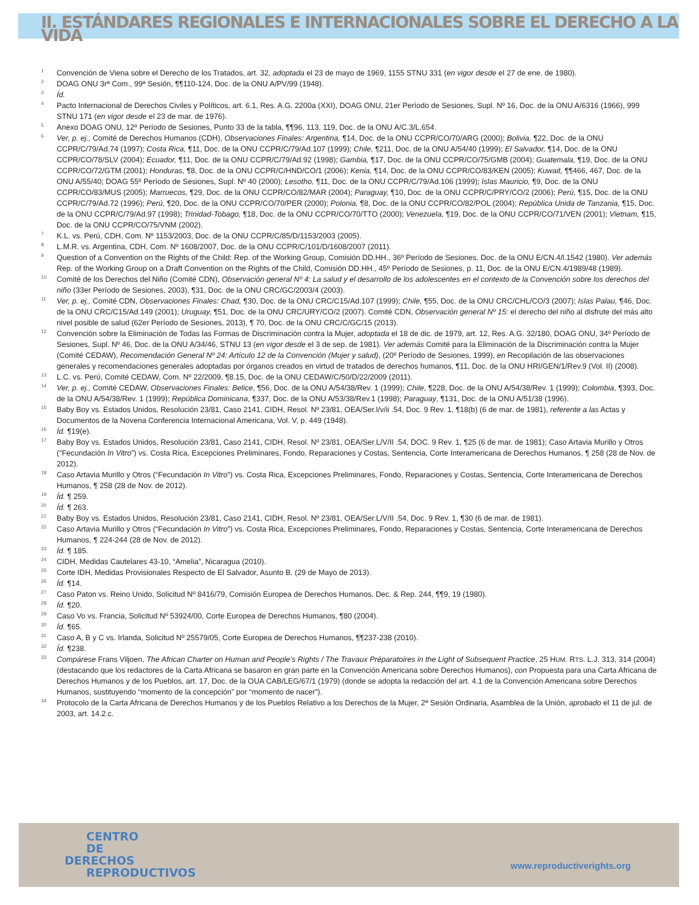II. ESTÁNDARES REGIONALES E INTERNACIONALES SOBRE EL DERECHO A LA VIDA
<sup>1</sup>
Convención de Viena sobre el Derecho de los Tratados, art. 32, adoptada el 23 de mayo de 1969, 1155 STNU 331 (en vigor desde el 27 de ene. de 1980).
<sup>2</sup>
DOAG ONU 3rª Com., 99ª Sesión, ¶¶110-124, Doc. de la ONU A/PV/99 (1948).
<sup>3</sup>
Íd.
<sup>4</sup>
Pacto Internacional de Derechos Civiles y Políticos, art. 6.1, Res. A.G. 2200a (XXI), DOAG ONU, 21er Período de Sesiones, Supl. Nº 16, Doc. de la ONU A/6316 (1966), 999 STNU 171 (en vigor desde el 23 de mar. de 1976).
<sup>5</sup>
Anexo DOAG ONU, 12º Período de Sesiones, Punto 33 de la tabla, ¶¶96, 113, 119, Doc. de la ONU A/C.3/L.654.
<sup>6</sup>
Ver, p. ej., Comité de Derechos Humanos (CDH), Observaciones Finales: Argentina, ¶14, Doc. de la ONU CCPR/CO/70/ARG (2000); Bolivia, ¶22, Doc. de la ONU CCPR/C/79/Ad.74 (1997); Costa Rica, ¶11, Doc. de la ONU CCPR/C/79/Ad.107 (1999); Chile, ¶211, Doc. de la ONU A/54/40 (1999); El Salvador, ¶14, Doc. de la ONU CCPR/CO/78/SLV (2004); Ecuador, ¶11, Doc. de la ONU CCPR/C/79/Ad.92 (1998); Gambia, ¶17, Doc. de la ONU CCPR/CO/75/GMB (2004); Guatemala, ¶19, Doc. de la ONU CCPR/CO/72/GTM (2001); Honduras, ¶8, Doc. de la ONU CCPR/C/HND/CO/1 (2006); Kenia, ¶14, Doc. de la ONU CCPR/CO/83/KEN (2005); Kuwait, ¶¶466, 467, Doc. de la ONU A/55/40; DOAG 55º Período de Sesiones, Supl. Nº 40 (2000); Lesotho, ¶11, Doc. de la ONU CCPR/C/79/Ad.106 (1999); Islas Mauricio, ¶9, Doc. de la ONU CCPR/CO/83/MUS (2005); Marruecos, ¶29, Doc. de la ONU CCPR/CO/82/MAR (2004); Paraguay, ¶10, Doc. de la ONU CCPR/C/PRY/CO/2 (2006); Perú, ¶15, Doc. de la ONU CCPR/C/79/Ad.72 (1996); Perú, ¶20, Doc. de la ONU CCPR/CO/70/PER (2000); Polonia, ¶8, Doc. de la ONU CCPR/CO/82/POL (2004); República Unida de Tanzania, ¶15, Doc. de la ONU CCPR/C/79/Ad.97 (1998); Trinidad-Tobago, ¶18, Doc. de la ONU CCPR/CO/70/TTO (2000); Venezuela, ¶19, Doc. de la ONU CCPR/CO/71/VEN (2001); Vietnam, ¶15, Doc. de la ONU CCPR/CO/75/VNM (2002).
<sup>7</sup>
K.L. vs. Perú, CDH, Com. Nº 1153/2003, Doc. de la ONU CCPR/C/85/D/1153/2003 (2005).
<sup>8</sup>
L.M.R. vs. Argentina, CDH, Com. Nº 1608/2007, Doc. de la ONU CCPR/C/101/D/1608/2007 (2011).
<sup>9</sup>
Question of a Convention on the Rights of the Child: Rep. of the Working Group, Comisión DD.HH., 36º Período de Sesiones, Doc. de la ONU E/CN.4/l.1542 (1980). Ver además Rep. of the Working Group on a Draft Convention on the Rights of the Child, Comisión DD.HH., 45º Período de Sesiones, p. 11, Doc. de la ONU E/CN.4/1989/48 (1989).
<sup>10</sup>
Comité de los Derechos del Niño (Comité CDN), Observación general Nº 4: La salud y el desarrollo de los adolescentes en el contexto de la Convención sobre los derechos del niño (33er Período de Sesiones, 2003), ¶31, Doc. de la ONU CRC/GC/2003/4 (2003).
<sup>11</sup>
Ver, p. ej., Comité CDN, Observaciones Finales: Chad, ¶30, Doc. de la ONU CRC/C15/Ad.107 (1999); Chile, ¶55, Doc. de la ONU CRC/CHL/CO/3 (2007); Islas Palau, ¶46, Doc. de la ONU CRC/C15/Ad.149 (2001); Uruguay, ¶51, Doc. de la ONU CRC/URY/CO/2 (2007). Comité CDN, Observación general Nº 15: el derecho del niño al disfrute del más alto nivel posible de salud (62er Período de Sesiones, 2013), ¶ 70, Doc. de la ONU CRC/C/GC/15 (2013).
<sup>12</sup>
Convención sobre la Eliminación de Todas las Formas de Discriminación contra la Mujer, adoptada el 18 de dic. de 1979, art. 12, Res. A.G. 32/180, DOAG ONU, 34º Período de Sesiones, Supl. Nº 46, Doc. de la ONU A/34/46, STNU 13 (en vigor desde el 3 de sep. de 1981). Ver además Comité para la Eliminación de la Discriminación contra la Mujer (Comité CEDAW), Recomendación General Nº 24: Artículo 12 de la Convención (Mujer y salud), (20º Período de Sesiones, 1999), en Recopilación de las observaciones generales y recomendaciones generales adoptadas por órganos creados en virtud de tratados de derechos humanos, ¶11, Doc. de la ONU HRI/GEN/1/Rev.9 (Vol. II) (2008).
<sup>13</sup>
L.C. vs. Perú, Comité CEDAW, Com. Nº 22/2009, ¶8.15, Doc. de la ONU CEDAW/C/50/D/22/2009 (2011).
<sup>14</sup>
Ver, p. ej., Comité CEDAW, Observaciones Finales: Belice, ¶56, Doc. de la ONU A/54/38/Rev. 1 (1999); Chile, ¶228, Doc. de la ONU A/54/38/Rev. 1 (1999); Colombia, ¶393, Doc. de la ONU A/54/38/Rev. 1 (1999); República Dominicana, ¶337, Doc. de la ONU A/53/38/Rev.1 (1998); Paraguay, ¶131, Doc. de la ONU A/51/38 (1996).
<sup>15</sup>
Baby Boy vs. Estados Unidos, Resolución 23/81, Caso 2141, CIDH, Resol. Nº 23/81, OEA/Ser.l/v/ii .54, Doc. 9 Rev. 1, ¶18(b) (6 de mar. de 1981), referente a las Actas y Documentos de la Novena Conferencia Internacional Americana, Vol. V, p. 449 (1948).
<sup>16</sup>
Íd. ¶19(e).
<sup>17</sup>
Baby Boy vs. Estados Unidos, Resolución 23/81, Caso 2141, CIDH, Resol. Nº 23/81, OEA/Ser.L/V/II .54, DOC. 9 Rev. 1, ¶25 (6 de mar. de 1981); Caso Artavia Murillo y Otros (“Fecundación In Vitro”) vs. Costa Rica, Excepciones Preliminares, Fondo, Reparaciones y Costas, Sentencia, Corte Interamericana de Derechos Humanos, ¶ 258 (28 de Nov. de 2012).
<sup>18</sup>
Caso Artavia Murillo y Otros (“Fecundación In Vitro”) vs. Costa Rica, Excepciones Preliminares, Fondo, Reparaciones y Costas, Sentencia, Corte Interamericana de Derechos Humanos, ¶ 258 (28 de Nov. de 2012).
<sup>19</sup>
Íd. ¶ 259.
<sup>20</sup>
Íd. ¶ 263.
<sup>21</sup>
Baby Boy vs. Estados Unidos, Resolución 23/81, Caso 2141, CIDH, Resol. Nº 23/81, OEA/Ser.L/V/II .54, Doc. 9 Rev. 1, ¶30 (6 de mar. de 1981).
<sup>22</sup>
Caso Artavia Murillo y Otros (“Fecundación In Vitro”) vs. Costa Rica, Excepciones Preliminares, Fondo, Reparaciones y Costas, Sentencia, Corte Interamericana de Derechos Humanos, ¶ 224-244 (28 de Nov. de 2012).
<sup>23</sup>
Íd. ¶ 185.
<sup>24</sup>
CIDH, Medidas Cautelares 43-10, “Amelia”, Nicaragua (2010).
<sup>25</sup>
Corte IDH, Medidas Provisionales Respecto de El Salvador, Asunto B. (29 de Mayo de 2013).
<sup>26</sup>
Íd. ¶14.
<sup>27</sup>
Caso Paton vs. Reino Unido, Solicitud Nº 8416/79, Comisión Europea de Derechos Humanos, Dec. & Rep. 244, ¶¶9, 19 (1980).
<sup>28</sup>
Íd. ¶20.
<sup>29</sup>
Caso Vo vs. Francia, Solicitud Nº 53924/00, Corte Europea de Derechos Humanos, ¶80 (2004).
<sup>30</sup>
Íd. ¶65.
<sup>31</sup>
Caso A, B y C vs. Irlanda, Solicitud Nº 25579/05, Corte Europea de Derechos Humanos, ¶¶237-238 (2010).
<sup>32</sup>
Íd. ¶238.
<sup>33</sup>
Compárese Frans Viljoen, The African Charter on Human and People’s Rights / The Travaux Préparatoires in the Light of Subsequent Practice, 25 HUM. RTS. L.J. 313, 314 (2004) (destacando que los redactores de la Carta Africana se basaron en gran parte en la Convención Americana sobre Derechos Humanos), con Propuesta para una Carta Africana de Derechos Humanos y de los Pueblos, art. 17, Doc. de la OUA CAB/LEG/67/1 (1979) (donde se adopta la redacción del art. 4.1 de la Convención Americana sobre Derechos Humanos, sustituyendo “momento de la concepción” por “momento de nacer”).
<sup>34</sup>
Protocolo de la Carta Africana de Derechos Humanos y de los Pueblos Relativo a los Derechos de la Mujer, 2ª Sesión Ordinaria, Asamblea de la Unión, aprobado el 11 de jul. de 2003, art. 14.2.c.
CENTRO
DE
DERECHOS
REPRODUCTIVOS
www.reproductiverights.org